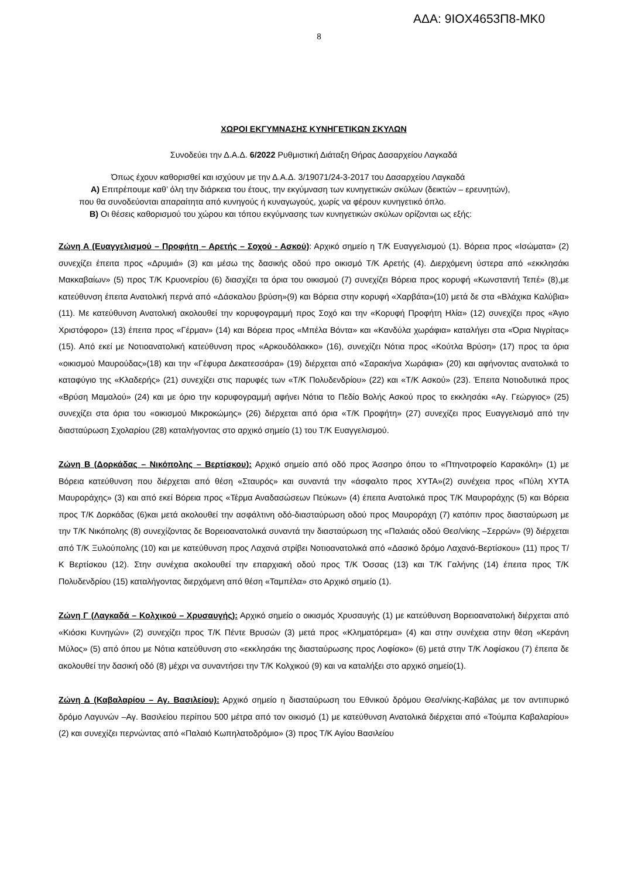ΑΔΑ: 9ΙΟΧ4653Π8-ΜΚ0
8
ΧΩΡΟΙ ΕΚΓΥΜΝΑΣΗΣ ΚΥΝΗΓΕΤΙΚΩΝ ΣΚΥΛΩΝ
Συνοδεύει την Δ.Α.Δ. 6/2022 Ρυθμιστική Διάταξη Θήρας Δασαρχείου Λαγκαδά
Όπως έχουν καθορισθεί και ισχύουν με την Δ.Α.Δ. 3/19071/24-3-2017 του Δασαρχείου Λαγκαδά
Α) Επιτρέπουμε καθ’ όλη την διάρκεια του έτους, την εκγύμναση των κυνηγετικών σκύλων (δεικτών – ερευνητών),
που θα συνοδεύονται απαραίτητα από κυνηγούς ή κυναγωγούς, χωρίς να φέρουν κυνηγετικό όπλο.
Β) Οι θέσεις καθορισμού του χώρου και τόπου εκγύμνασης των κυνηγετικών σκύλων ορίζονται ως εξής:
Ζώνη Α (Ευαγγελισμού – Προφήτη – Αρετής – Σοχού - Ασκού): Αρχικό σημείο η Τ/Κ Ευαγγελισμού (1). Βόρεια προς «Ισώματα» (2) συνεχίζει έπειτα προς «Δρυμιά» (3) και μέσω της δασικής οδού προ οικισμό Τ/Κ Αρετής (4). Διερχόμενη ύστερα από «εκκλησάκι Μακκαβαίων» (5) προς Τ/Κ Κρυονερίου (6) διασχίζει τα όρια του οικισμού (7) συνεχίζει Βόρεια προς κορυφή «Κωνσταντή Τεπέ» (8),με κατεύθυνση έπειτα Ανατολική περνά από «Δάσκαλου βρύση»(9) και Βόρεια στην κορυφή «Χαρβάτα»(10) μετά δε στα «Βλάχικα Καλύβια» (11). Με κατεύθυνση Ανατολική ακολουθεί την κορυφογραμμή προς Σοχό και την «Κορυφή Προφήτη Ηλία» (12) συνεχίζει προς «Άγιο Χριστόφορο» (13) έπειτα προς «Γέρμαν» (14) και Βόρεια προς «Μπέλα Βόντα» και «Κανδύλα χωράφια» καταλήγει στα «Όρια Νιγρίτας» (15). Από εκεί με Νοτιοανατολική κατεύθυνση προς «Αρκουδόλακκο» (16), συνεχίζει Νότια προς «Κούτλα Βρύση» (17) προς τα όρια «οικισμού Μαυρούδας»(18) και την «Γέφυρα Δεκατεσσάρα» (19) διέρχεται από «Σαρακήνα Χωράφια» (20) και αφήνοντας ανατολικά το καταφύγιο της «Κλαδερής» (21) συνεχίζει στις παρυφές των «Τ/Κ Πολυδενδρίου» (22) και «Τ/Κ Ασκού» (23). Έπειτα Νοτιοδυτικά προς «Βρύση Μαμαλού» (24) και με όριο την κορυφογραμμή αφήνει Νότια το Πεδίο Βολής Ασκού προς το εκκλησάκι «Αγ. Γεώργιος» (25) συνεχίζει στα όρια του «οικισμού Μικροκώμης» (26) διέρχεται από όρια «Τ/Κ Προφήτη» (27) συνεχίζει προς Ευαγγελισμό από την διασταύρωση Σχολαρίου (28) καταλήγοντας στο αρχικό σημείο (1) του Τ/Κ Ευαγγελισμού.
Ζώνη Β (Δορκάδας – Νικόπολης – Βερτίσκου): Αρχικό σημείο από οδό προς Άσσηρο όπου το «Πτηνοτροφείο Καρακόλη» (1) με Βόρεια κατεύθυνση που διέρχεται από θέση «Σταυρός» και συναντά την «άσφαλτο προς ΧΥΤΑ»(2) συνέχεια προς «Πύλη ΧΥΤΑ Μαυροράχης» (3) και από εκεί Βόρεια προς «Τέρμα Αναδασώσεων Πεύκων» (4) έπειτα Ανατολικά προς Τ/Κ Μαυροράχης (5) και Βόρεια προς Τ/Κ Δορκάδας (6)και μετά ακολουθεί την ασφάλτινη οδό-διασταύρωση οδού προς Μαυροράχη (7) κατόπιν προς διασταύρωση με την Τ/Κ Νικόπολης (8) συνεχίζοντας δε Βορειοανατολικά συναντά την διασταύρωση της «Παλαιάς οδού Θεσ/νίκης –Σερρών» (9) διέρχεται από Τ/Κ Ξυλούπολης (10) και με κατεύθυνση προς Λαχανά στρίβει Νοτιοανατολικά από «Δασικό δρόμο Λαχανά-Βερτίσκου» (11) προς Τ/Κ Βερτίσκου (12). Στην συνέχεια ακολουθεί την επαρχιακή οδού προς Τ/Κ Όσσας (13) και Τ/Κ Γαλήνης (14) έπειτα προς Τ/Κ Πολυδενδρίου (15) καταλήγοντας διερχόμενη από θέση «Ταμπέλα» στο Αρχικό σημείο (1).
Ζώνη Γ (Λαγκαδά – Κολχικού – Χρυσαυγής): Αρχικό σημείο ο οικισμός Χρυσαυγής (1) με κατεύθυνση Βορειοανατολική διέρχεται από «Κιόσκι Κυνηγών» (2) συνεχίζει προς Τ/Κ Πέντε Βρυσών (3) μετά προς «Κληματόρεμα» (4) και στην συνέχεια στην θέση «Κεράνη Μύλος» (5) από όπου με Νότια κατεύθυνση στο «εκκλησάκι της διασταύρωσης προς Λοφίσκο» (6) μετά στην Τ/Κ Λοφίσκου (7) έπειτα δε ακολουθεί την δασική οδό (8) μέχρι να συναντήσει την Τ/Κ Κολχικού (9) και να καταλήξει στο αρχικό σημείο(1).
Ζώνη Δ (Καβαλαρίου – Αγ. Βασιλείου): Αρχικό σημείο η διασταύρωση του Εθνικού δρόμου Θεσ/νίκης-Καβάλας με τον αντιπυρικό δρόμο Λαγυνών –Αγ. Βασιλείου περίπου 500 μέτρα από τον οικισμό (1) με κατεύθυνση Ανατολικά διέρχεται από «Τούμπα Καβαλαρίου» (2) και συνεχίζει περνώντας από «Παλαιό Κωπηλατοδρόμιο» (3) προς Τ/Κ Αγίου Βασιλείου